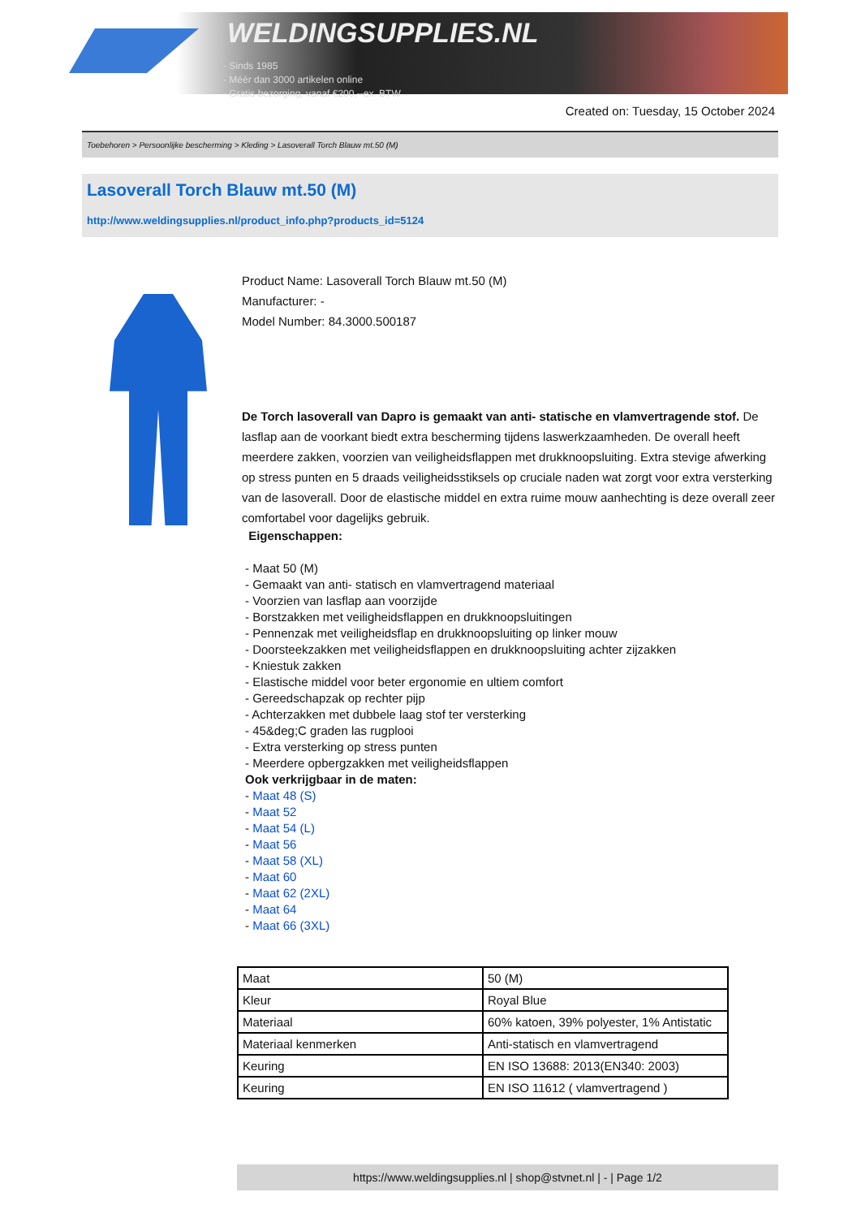WELDINGSUPPLIES.NL
- Sinds 1985
- Méér dan 3000 artikelen online
- Gratis bezorging, vanaf €200,--ex. BTW
Created on: Tuesday, 15 October 2024
Toebehoren > Persoonlijke bescherming > Kleding > Lasoverall Torch Blauw mt.50 (M)
Lasoverall Torch Blauw mt.50 (M)
http://www.weldingsupplies.nl/product_info.php?products_id=5124
Product Name: Lasoverall Torch Blauw mt.50 (M)
Manufacturer: -
Model Number: 84.3000.500187
De Torch lasoverall van Dapro is gemaakt van anti- statische en vlamvertragende stof. De lasflap aan de voorkant biedt extra bescherming tijdens laswerkzaamheden. De overall heeft meerdere zakken, voorzien van veiligheidsflappen met drukknoopsluiting. Extra stevige afwerking op stress punten en 5 draads veiligheidsstiksels op cruciale naden wat zorgt voor extra versterking van de lasoverall. Door de elastische middel en extra ruime mouw aanhechting is deze overall zeer comfortabel voor dagelijks gebruik.
Eigenschappen:
- Maat 50 (M)
- Gemaakt van anti- statisch en vlamvertragend materiaal
- Voorzien van lasflap aan voorzijde
- Borstzakken met veiligheidsflappen en drukknoopsluitingen
- Pennenzak met veiligheidsflap en drukknoopsluiting op linker mouw
- Doorsteekzakken met veiligheidsflappen en drukknoopsluiting achter zijzakken
- Kniestuk zakken
- Elastische middel voor beter ergonomie en ultiem comfort
- Gereedschapzak op rechter pijp
- Achterzakken met dubbele laag stof ter versterking
- 45&deg;C graden las rugplooi
- Extra versterking op stress punten
- Meerdere opbergzakken met veiligheidsflappen
Ook verkrijgbaar in de maten:
- Maat 48 (S)
- Maat 52
- Maat 54 (L)
- Maat 56
- Maat 58 (XL)
- Maat 60
- Maat 62 (2XL)
- Maat 64
- Maat 66 (3XL)
| Maat | 50 (M) |
| Kleur | Royal Blue |
| Materiaal | 60% katoen, 39% polyester, 1% Antistatic |
| Materiaal kenmerken | Anti-statisch en vlamvertragend |
| Keuring | EN ISO 13688: 2013(EN340: 2003) |
| Keuring | EN ISO 11612 ( vlamvertragend ) |
https://www.weldingsupplies.nl | shop@stvnet.nl | - | Page 1/2